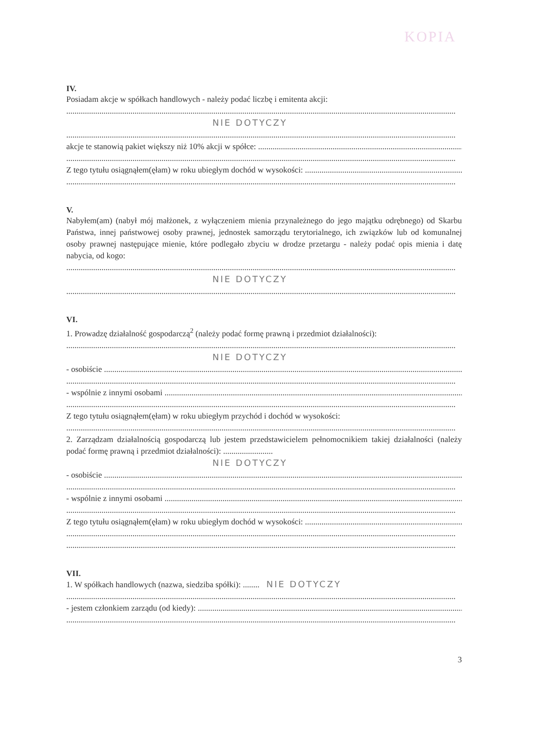KOPIA
IV.
Posiadam akcje w spółkach handlowych - należy podać liczbę i emitenta akcji:
NIE DOTYCZY
akcje te stanowią pakiet większy niż 10% akcji w spółce:
Z tego tytułu osiągnąłem(ęłam) w roku ubiegłym dochód w wysokości:
V.
Nabyłem(am) (nabył mój małżonek, z wyłączeniem mienia przynależnego do jego majątku odrębnego) od Skarbu Państwa, innej państwowej osoby prawnej, jednostek samorządu terytorialnego, ich związków lub od komunalnej osoby prawnej następujące mienie, które podlegało zbyciu w drodze przetargu - należy podać opis mienia i datę nabycia, od kogo:
NIE DOTYCZY
VI.
1. Prowadzę działalność gospodarczą<sup>2</sup> (należy podać formę prawną i przedmiot działalności):
NIE DOTYCZY
- osobiście
- wspólnie z innymi osobami
Z tego tytułu osiągnąłem(ęłam) w roku ubiegłym przychód i dochód w wysokości:
2. Zarządzam działalnością gospodarczą lub jestem przedstawicielem pełnomocnikiem takiej działalności (należy podać formę prawną i przedmiot działalności): ........................
NIE DOTYCZY
- osobiście
- wspólnie z innymi osobami
Z tego tytułu osiągnąłem(ęłam) w roku ubiegłym dochód w wysokości:
VII.
1. W spółkach handlowych (nazwa, siedziba spółki): ........ NIE DOTYCZY
- jestem członkiem zarządu (od kiedy):
3